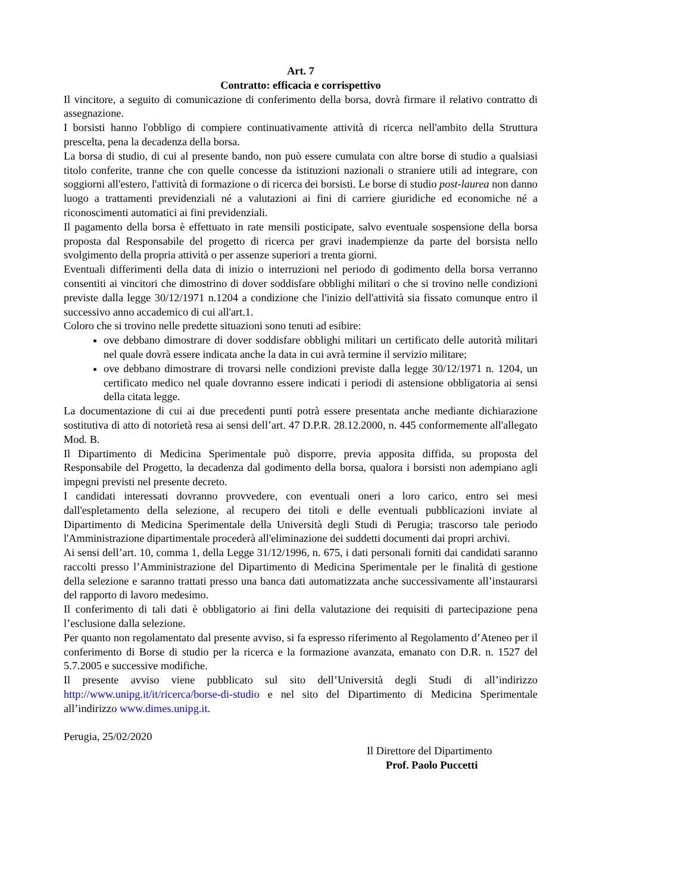Art. 7
Contratto: efficacia e corrispettivo
Il vincitore, a seguito di comunicazione di conferimento della borsa, dovrà firmare il relativo contratto di assegnazione.
I borsisti hanno l'obbligo di compiere continuativamente attività di ricerca nell'ambito della Struttura prescelta, pena la decadenza della borsa.
La borsa di studio, di cui al presente bando, non può essere cumulata con altre borse di studio a qualsiasi titolo conferite, tranne che con quelle concesse da istituzioni nazionali o straniere utili ad integrare, con soggiorni all'estero, l'attività di formazione o di ricerca dei borsisti. Le borse di studio post-laurea non danno luogo a trattamenti previdenziali né a valutazioni ai fini di carriere giuridiche ed economiche né a riconoscimenti automatici ai fini previdenziali.
Il pagamento della borsa è effettuato in rate mensili posticipate, salvo eventuale sospensione della borsa proposta dal Responsabile del progetto di ricerca per gravi inadempienze da parte del borsista nello svolgimento della propria attività o per assenze superiori a trenta giorni.
Eventuali differimenti della data di inizio o interruzioni nel periodo di godimento della borsa verranno consentiti ai vincitori che dimostrino di dover soddisfare obblighi militari o che si trovino nelle condizioni previste dalla legge 30/12/1971 n.1204 a condizione che l'inizio dell'attività sia fissato comunque entro il successivo anno accademico di cui all'art.1.
Coloro che si trovino nelle predette situazioni sono tenuti ad esibire:
ove debbano dimostrare di dover soddisfare obblighi militari un certificato delle autorità militari nel quale dovrà essere indicata anche la data in cui avrà termine il servizio militare;
ove debbano dimostrare di trovarsi nelle condizioni previste dalla legge 30/12/1971 n. 1204, un certificato medico nel quale dovranno essere indicati i periodi di astensione obbligatoria ai sensi della citata legge.
La documentazione di cui ai due precedenti punti potrà essere presentata anche mediante dichiarazione sostitutiva di atto di notorietà resa ai sensi dell’art. 47 D.P.R. 28.12.2000, n. 445 conformemente all'allegato Mod. B.
Il Dipartimento di Medicina Sperimentale può disporre, previa apposita diffida, su proposta del Responsabile del Progetto, la decadenza dal godimento della borsa, qualora i borsisti non adempiano agli impegni previsti nel presente decreto.
I candidati interessati dovranno provvedere, con eventuali oneri a loro carico, entro sei mesi dall'espletamento della selezione, al recupero dei titoli e delle eventuali pubblicazioni inviate al Dipartimento di Medicina Sperimentale della Università degli Studi di Perugia; trascorso tale periodo l'Amministrazione dipartimentale procederà all'eliminazione dei suddetti documenti dai propri archivi.
Ai sensi dell’art. 10, comma 1, della Legge 31/12/1996, n. 675, i dati personali forniti dai candidati saranno raccolti presso l’Amministrazione del Dipartimento di Medicina Sperimentale per le finalità di gestione della selezione e saranno trattati presso una banca dati automatizzata anche successivamente all’instaurarsi del rapporto di lavoro medesimo.
Il conferimento di tali dati è obbligatorio ai fini della valutazione dei requisiti di partecipazione pena l’esclusione dalla selezione.
Per quanto non regolamentato dal presente avviso, si fa espresso riferimento al Regolamento d’Ateneo per il conferimento di Borse di studio per la ricerca e la formazione avanzata, emanato con D.R. n. 1527 del 5.7.2005 e successive modifiche.
Il presente avviso viene pubblicato sul sito dell’Università degli Studi di all’indirizzo http://www.unipg.it/it/ricerca/borse-di-studio e nel sito del Dipartimento di Medicina Sperimentale all’indirizzo www.dimes.unipg.it.
Perugia, 25/02/2020
Il Direttore del Dipartimento
Prof. Paolo Puccetti